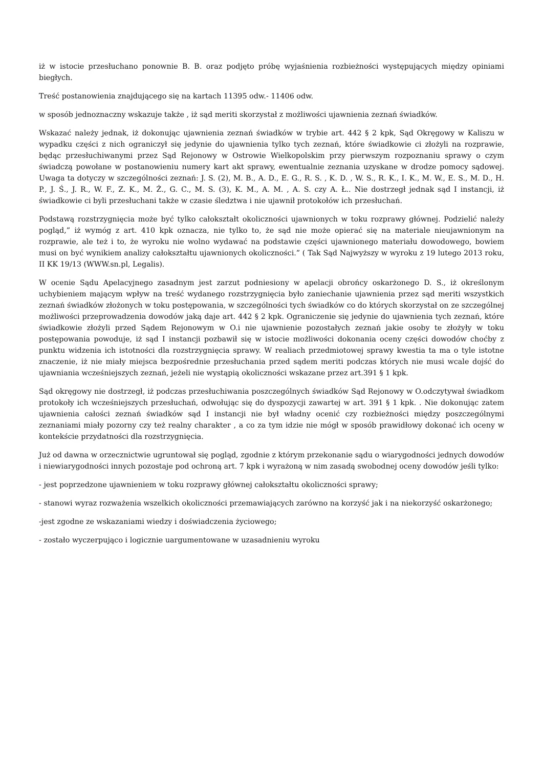iż w istocie przesłuchano ponownie B. B. oraz podjęto próbę wyjaśnienia rozbieżności występujących między opiniami biegłych.
Treść postanowienia znajdującego się na kartach 11395 odw.- 11406 odw.
w sposób jednoznaczny wskazuje także , iż sąd meriti skorzystał z możliwości ujawnienia zeznań świadków.
Wskazać należy jednak, iż dokonując ujawnienia zeznań świadków w trybie art. 442 § 2 kpk, Sąd Okręgowy w Kaliszu w wypadku części z nich ograniczył się jedynie do ujawnienia tylko tych zeznań, które świadkowie ci złożyli na rozprawie, będąc przesłuchiwanymi przez Sąd Rejonowy w Ostrowie Wielkopolskim przy pierwszym rozpoznaniu sprawy o czym świadczą powołane w postanowieniu numery kart akt sprawy, ewentualnie zeznania uzyskane w drodze pomocy sądowej. Uwaga ta dotyczy w szczególności zeznań: J. S. (2), M. B., A. D., E. G., R. S. , K. D. , W. S., R. K., I. K., M. W., E. S., M. D., H. P., J. Ś., J. R., W. F., Z. K., M. Ż., G. C., M. S. (3), K. M., A. M. , A. S. czy A. Ł.. Nie dostrzegł jednak sąd I instancji, iż świadkowie ci byli przesłuchani także w czasie śledztwa i nie ujawnił protokołów ich przesłuchań.
Podstawą rozstrzygnięcia może być tylko całokształt okoliczności ujawnionych w toku rozprawy głównej. Podzielić należy pogląd,” iż wymóg z art. 410 kpk oznacza, nie tylko to, że sąd nie może opierać się na materiale nieujawnionym na rozprawie, ale też i to, że wyroku nie wolno wydawać na podstawie części ujawnionego materiału dowodowego, bowiem musi on być wynikiem analizy całokształtu ujawnionych okoliczności.” ( Tak Sąd Najwyższy w wyroku z 19 lutego 2013 roku, II KK 19/13 (WWW.sn.pl, Legalis).
W ocenie Sądu Apelacyjnego zasadnym jest zarzut podniesiony w apelacji obrońcy oskarżonego D. S., iż określonym uchybieniem mającym wpływ na treść wydanego rozstrzygnięcia było zaniechanie ujawnienia przez sąd meriti wszystkich zeznań świadków złożonych w toku postępowania, w szczególności tych świadków co do których skorzystał on ze szczególnej możliwości przeprowadzenia dowodów jaką daje art. 442 § 2 kpk. Ograniczenie się jedynie do ujawnienia tych zeznań, które świadkowie złożyli przed Sądem Rejonowym w O.i nie ujawnienie pozostałych zeznań jakie osoby te złożyły w toku postępowania powoduje, iż sąd I instancji pozbawił się w istocie możliwości dokonania oceny części dowodów choćby z punktu widzenia ich istotności dla rozstrzygnięcia sprawy. W realiach przedmiotowej sprawy kwestia ta ma o tyle istotne znaczenie, iż nie miały miejsca bezpośrednie przesłuchania przed sądem meriti podczas których nie musi wcale dojść do ujawniania wcześniejszych zeznań, jeżeli nie wystąpią okoliczności wskazane przez art.391 § 1 kpk.
Sąd okręgowy nie dostrzegł, iż podczas przesłuchiwania poszczególnych świadków Sąd Rejonowy w O.odczytywał świadkom protokoły ich wcześniejszych przesłuchań, odwołując się do dyspozycji zawartej w art. 391 § 1 kpk. . Nie dokonując zatem ujawnienia całości zeznań świadków sąd I instancji nie był władny ocenić czy rozbieżności między poszczególnymi zeznaniami miały pozorny czy też realny charakter , a co za tym idzie nie mógł w sposób prawidłowy dokonać ich oceny w kontekście przydatności dla rozstrzygnięcia.
Już od dawna w orzecznictwie ugruntował się pogląd, zgodnie z którym przekonanie sądu o wiarygodności jednych dowodów i niewiarygodności innych pozostaje pod ochroną art. 7 kpk i wyrażoną w nim zasadą swobodnej oceny dowodów jeśli tylko:
- jest poprzedzone ujawnieniem w toku rozprawy głównej całokształtu okoliczności sprawy;
- stanowi wyraz rozważenia wszelkich okoliczności przemawiających zarówno na korzyść jak i na niekorzyść oskarżonego;
-jest zgodne ze wskazaniami wiedzy i doświadczenia życiowego;
- zostało wyczerpująco i logicznie uargumentowane w uzasadnieniu wyroku